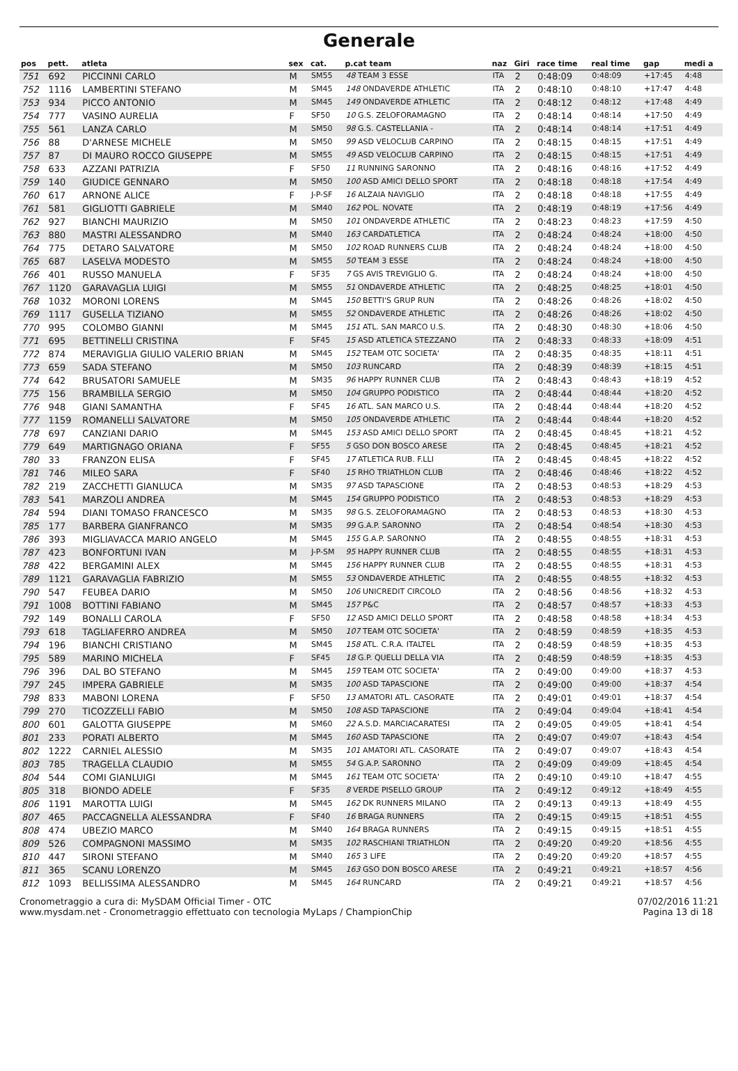Generale
| pos | pett. | atleta | sex | cat. | p.cat team | naz | Giri | race time | real time | gap | medi a |
| --- | --- | --- | --- | --- | --- | --- | --- | --- | --- | --- | --- |
| 751 | 692 | PICCINNI CARLO | M | SM55 | 48 TEAM 3 ESSE | ITA | 2 | 0:48:09 | 0:48:09 | +17:45 | 4:48 |
| 752 | 1116 | LAMBERTINI STEFANO | M | SM45 | 148 ONDAVERDE ATHLETIC | ITA | 2 | 0:48:10 | 0:48:10 | +17:47 | 4:48 |
| 753 | 934 | PICCO ANTONIO | M | SM45 | 149 ONDAVERDE ATHLETIC | ITA | 2 | 0:48:12 | 0:48:12 | +17:48 | 4:49 |
| 754 | 777 | VASINO AURELIA | F | SF50 | 10 G.S. ZELOFORAMAGNO | ITA | 2 | 0:48:14 | 0:48:14 | +17:50 | 4:49 |
| 755 | 561 | LANZA CARLO | M | SM50 | 98 G.S. CASTELLANIA - | ITA | 2 | 0:48:14 | 0:48:14 | +17:51 | 4:49 |
| 756 | 88 | D'ARNESE MICHELE | M | SM50 | 99 ASD VELOCLUB CARPINO | ITA | 2 | 0:48:15 | 0:48:15 | +17:51 | 4:49 |
| 757 | 87 | DI MAURO ROCCO GIUSEPPE | M | SM55 | 49 ASD VELOCLUB CARPINO | ITA | 2 | 0:48:15 | 0:48:15 | +17:51 | 4:49 |
| 758 | 633 | AZZANI PATRIZIA | F | SF50 | 11 RUNNING SARONNO | ITA | 2 | 0:48:16 | 0:48:16 | +17:52 | 4:49 |
| 759 | 140 | GIUDICE GENNARO | M | SM50 | 100 ASD AMICI DELLO SPORT | ITA | 2 | 0:48:18 | 0:48:18 | +17:54 | 4:49 |
| 760 | 617 | ARNONE ALICE | F | J-P-SF | 16 ALZAIA NAVIGLIO | ITA | 2 | 0:48:18 | 0:48:18 | +17:55 | 4:49 |
| 761 | 581 | GIGLIOTTI GABRIELE | M | SM40 | 162 POL. NOVATE | ITA | 2 | 0:48:19 | 0:48:19 | +17:56 | 4:49 |
| 762 | 927 | BIANCHI MAURIZIO | M | SM50 | 101 ONDAVERDE ATHLETIC | ITA | 2 | 0:48:23 | 0:48:23 | +17:59 | 4:50 |
| 763 | 880 | MASTRI ALESSANDRO | M | SM40 | 163 CARDATLETICA | ITA | 2 | 0:48:24 | 0:48:24 | +18:00 | 4:50 |
| 764 | 775 | DETARO SALVATORE | M | SM50 | 102 ROAD RUNNERS CLUB | ITA | 2 | 0:48:24 | 0:48:24 | +18:00 | 4:50 |
| 765 | 687 | LASELVA MODESTO | M | SM55 | 50 TEAM 3 ESSE | ITA | 2 | 0:48:24 | 0:48:24 | +18:00 | 4:50 |
| 766 | 401 | RUSSO MANUELA | F | SF35 | 7 GS AVIS TREVIGLIO G. | ITA | 2 | 0:48:24 | 0:48:24 | +18:00 | 4:50 |
| 767 | 1120 | GARAVAGLIA LUIGI | M | SM55 | 51 ONDAVERDE ATHLETIC | ITA | 2 | 0:48:25 | 0:48:25 | +18:01 | 4:50 |
| 768 | 1032 | MORONI LORENS | M | SM45 | 150 BETTI'S GRUP RUN | ITA | 2 | 0:48:26 | 0:48:26 | +18:02 | 4:50 |
| 769 | 1117 | GUSELLA TIZIANO | M | SM55 | 52 ONDAVERDE ATHLETIC | ITA | 2 | 0:48:26 | 0:48:26 | +18:02 | 4:50 |
| 770 | 995 | COLOMBO GIANNI | M | SM45 | 151 ATL. SAN MARCO U.S. | ITA | 2 | 0:48:30 | 0:48:30 | +18:06 | 4:50 |
| 771 | 695 | BETTINELLI CRISTINA | F | SF45 | 15 ASD ATLETICA STEZZANO | ITA | 2 | 0:48:33 | 0:48:33 | +18:09 | 4:51 |
| 772 | 874 | MERAVIGLIA GIULIO VALERIO BRIAN | M | SM45 | 152 TEAM OTC SOCIETA' | ITA | 2 | 0:48:35 | 0:48:35 | +18:11 | 4:51 |
| 773 | 659 | SADA STEFANO | M | SM50 | 103 RUNCARD | ITA | 2 | 0:48:39 | 0:48:39 | +18:15 | 4:51 |
| 774 | 642 | BRUSATORI SAMUELE | M | SM35 | 96 HAPPY RUNNER CLUB | ITA | 2 | 0:48:43 | 0:48:43 | +18:19 | 4:52 |
| 775 | 156 | BRAMBILLA SERGIO | M | SM50 | 104 GRUPPO PODISTICO | ITA | 2 | 0:48:44 | 0:48:44 | +18:20 | 4:52 |
| 776 | 948 | GIANI SAMANTHA | F | SF45 | 16 ATL. SAN MARCO U.S. | ITA | 2 | 0:48:44 | 0:48:44 | +18:20 | 4:52 |
| 777 | 1159 | ROMANELLI SALVATORE | M | SM50 | 105 ONDAVERDE ATHLETIC | ITA | 2 | 0:48:44 | 0:48:44 | +18:20 | 4:52 |
| 778 | 697 | CANZIANI DARIO | M | SM45 | 153 ASD AMICI DELLO SPORT | ITA | 2 | 0:48:45 | 0:48:45 | +18:21 | 4:52 |
| 779 | 649 | MARTIGNAGO ORIANA | F | SF55 | 5 GSO DON BOSCO ARESE | ITA | 2 | 0:48:45 | 0:48:45 | +18:21 | 4:52 |
| 780 | 33 | FRANZON ELISA | F | SF45 | 17 ATLETICA RUB. F.LLI | ITA | 2 | 0:48:45 | 0:48:45 | +18:22 | 4:52 |
| 781 | 746 | MILEO SARA | F | SF40 | 15 RHO TRIATHLON CLUB | ITA | 2 | 0:48:46 | 0:48:46 | +18:22 | 4:52 |
| 782 | 219 | ZACCHETTI GIANLUCA | M | SM35 | 97 ASD TAPASCIONE | ITA | 2 | 0:48:53 | 0:48:53 | +18:29 | 4:53 |
| 783 | 541 | MARZOLI ANDREA | M | SM45 | 154 GRUPPO PODISTICO | ITA | 2 | 0:48:53 | 0:48:53 | +18:29 | 4:53 |
| 784 | 594 | DIANI TOMASO FRANCESCO | M | SM35 | 98 G.S. ZELOFORAMAGNO | ITA | 2 | 0:48:53 | 0:48:53 | +18:30 | 4:53 |
| 785 | 177 | BARBERA GIANFRANCO | M | SM35 | 99 G.A.P. SARONNO | ITA | 2 | 0:48:54 | 0:48:54 | +18:30 | 4:53 |
| 786 | 393 | MIGLIAVACCA MARIO ANGELO | M | SM45 | 155 G.A.P. SARONNO | ITA | 2 | 0:48:55 | 0:48:55 | +18:31 | 4:53 |
| 787 | 423 | BONFORTUNI IVAN | M | J-P-SM | 95 HAPPY RUNNER CLUB | ITA | 2 | 0:48:55 | 0:48:55 | +18:31 | 4:53 |
| 788 | 422 | BERGAMINI ALEX | M | SM45 | 156 HAPPY RUNNER CLUB | ITA | 2 | 0:48:55 | 0:48:55 | +18:31 | 4:53 |
| 789 | 1121 | GARAVAGLIA FABRIZIO | M | SM55 | 53 ONDAVERDE ATHLETIC | ITA | 2 | 0:48:55 | 0:48:55 | +18:32 | 4:53 |
| 790 | 547 | FEUBEA DARIO | M | SM50 | 106 UNICREDIT CIRCOLO | ITA | 2 | 0:48:56 | 0:48:56 | +18:32 | 4:53 |
| 791 | 1008 | BOTTINI FABIANO | M | SM45 | 157 P&C | ITA | 2 | 0:48:57 | 0:48:57 | +18:33 | 4:53 |
| 792 | 149 | BONALLI CAROLA | F | SF50 | 12 ASD AMICI DELLO SPORT | ITA | 2 | 0:48:58 | 0:48:58 | +18:34 | 4:53 |
| 793 | 618 | TAGLIAFERRO ANDREA | M | SM50 | 107 TEAM OTC SOCIETA' | ITA | 2 | 0:48:59 | 0:48:59 | +18:35 | 4:53 |
| 794 | 196 | BIANCHI CRISTIANO | M | SM45 | 158 ATL. C.R.A. ITALTEL | ITA | 2 | 0:48:59 | 0:48:59 | +18:35 | 4:53 |
| 795 | 589 | MARINO MICHELA | F | SF45 | 18 G.P. QUELLI DELLA VIA | ITA | 2 | 0:48:59 | 0:48:59 | +18:35 | 4:53 |
| 796 | 396 | DAL BO STEFANO | M | SM45 | 159 TEAM OTC SOCIETA' | ITA | 2 | 0:49:00 | 0:49:00 | +18:37 | 4:53 |
| 797 | 245 | IMPERA GABRIELE | M | SM35 | 100 ASD TAPASCIONE | ITA | 2 | 0:49:00 | 0:49:00 | +18:37 | 4:54 |
| 798 | 833 | MABONI LORENA | F | SF50 | 13 AMATORI ATL. CASORATE | ITA | 2 | 0:49:01 | 0:49:01 | +18:37 | 4:54 |
| 799 | 270 | TICOZZELLI FABIO | M | SM50 | 108 ASD TAPASCIONE | ITA | 2 | 0:49:04 | 0:49:04 | +18:41 | 4:54 |
| 800 | 601 | GALOTTA GIUSEPPE | M | SM60 | 22 A.S.D. MARCIACARATESI | ITA | 2 | 0:49:05 | 0:49:05 | +18:41 | 4:54 |
| 801 | 233 | PORATI ALBERTO | M | SM45 | 160 ASD TAPASCIONE | ITA | 2 | 0:49:07 | 0:49:07 | +18:43 | 4:54 |
| 802 | 1222 | CARNIEL ALESSIO | M | SM35 | 101 AMATORI ATL. CASORATE | ITA | 2 | 0:49:07 | 0:49:07 | +18:43 | 4:54 |
| 803 | 785 | TRAGELLA CLAUDIO | M | SM55 | 54 G.A.P. SARONNO | ITA | 2 | 0:49:09 | 0:49:09 | +18:45 | 4:54 |
| 804 | 544 | COMI GIANLUIGI | M | SM45 | 161 TEAM OTC SOCIETA' | ITA | 2 | 0:49:10 | 0:49:10 | +18:47 | 4:55 |
| 805 | 318 | BIONDO ADELE | F | SF35 | 8 VERDE PISELLO GROUP | ITA | 2 | 0:49:12 | 0:49:12 | +18:49 | 4:55 |
| 806 | 1191 | MAROTTA LUIGI | M | SM45 | 162 DK RUNNERS MILANO | ITA | 2 | 0:49:13 | 0:49:13 | +18:49 | 4:55 |
| 807 | 465 | PACCAGNELLA ALESSANDRA | F | SF40 | 16 BRAGA RUNNERS | ITA | 2 | 0:49:15 | 0:49:15 | +18:51 | 4:55 |
| 808 | 474 | UBEZIO MARCO | M | SM40 | 164 BRAGA RUNNERS | ITA | 2 | 0:49:15 | 0:49:15 | +18:51 | 4:55 |
| 809 | 526 | COMPAGNONI MASSIMO | M | SM35 | 102 RASCHIANI TRIATHLON | ITA | 2 | 0:49:20 | 0:49:20 | +18:56 | 4:55 |
| 810 | 447 | SIRONI STEFANO | M | SM40 | 165 3 LIFE | ITA | 2 | 0:49:20 | 0:49:20 | +18:57 | 4:55 |
| 811 | 365 | SCANU LORENZO | M | SM45 | 163 GSO DON BOSCO ARESE | ITA | 2 | 0:49:21 | 0:49:21 | +18:57 | 4:56 |
| 812 | 1093 | BELLISSIMA ALESSANDRO | M | SM45 | 164 RUNCARD | ITA | 2 | 0:49:21 | 0:49:21 | +18:57 | 4:56 |
Cronometraggio a cura di: MySDAM Official Timer - OTC
www.mysdam.net - Cronometraggio effettuato con tecnologia MyLaps / ChampionChip
07/02/2016 11:21
Pagina 13 di 18